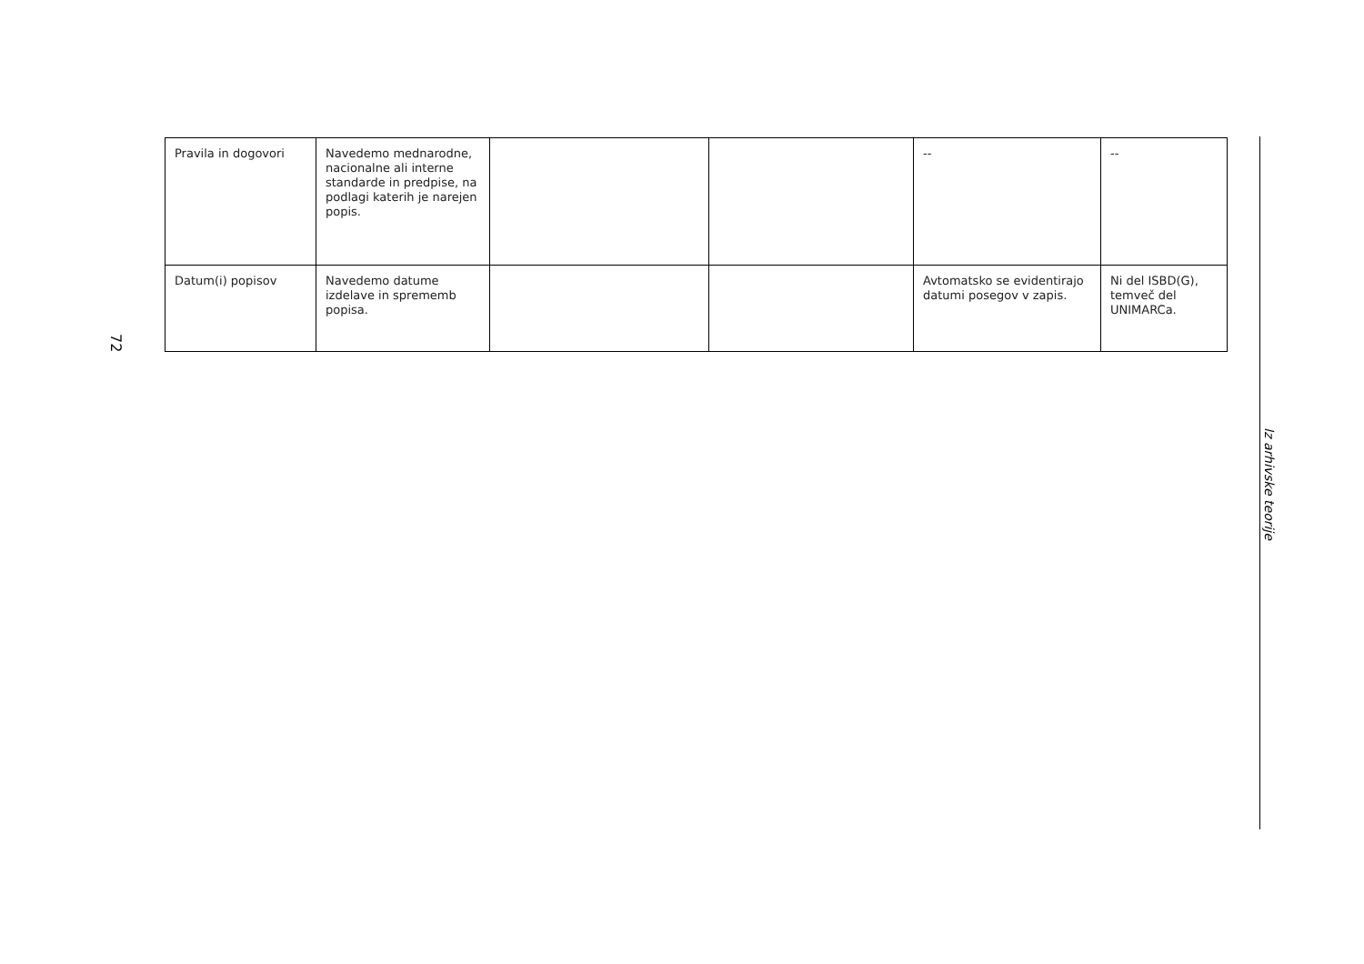72
| Pravila in dogovori | Navedemo mednarodne, nacionalne ali interne standarde in predpise, na podlagi katerih je narejen popis. | | | -- | -- |
| Datum(i) popisov | Navedemo datume izdelave in sprememb popisa. | | | Avtomatsko se evidentirajo datumi posegov v zapis. | Ni del ISBD(G), temveč del UNIMARCa. |
Iz arhivske teorije